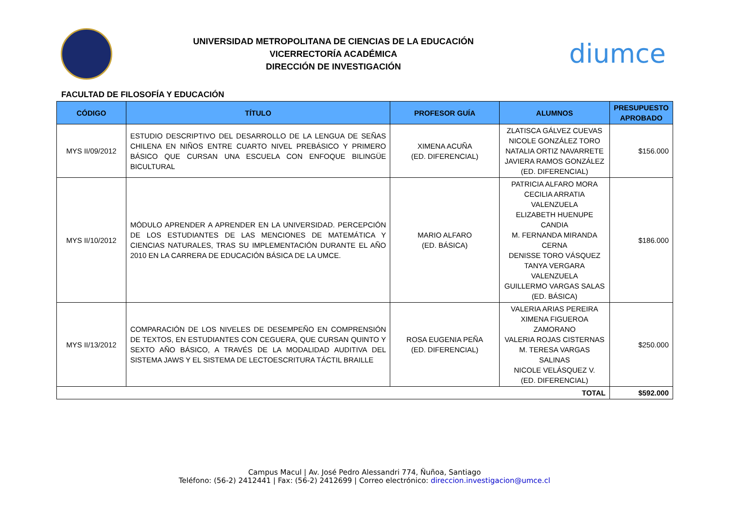UNIVERSIDAD METROPOLITANA DE CIENCIAS DE LA EDUCACIÓN
VICERRECTORÍA ACADÉMICA
DIRECCIÓN DE INVESTIGACIÓN
diumce
FACULTAD DE FILOSOFÍA Y EDUCACIÓN
| CÓDIGO | TÍTULO | PROFESOR GUÍA | ALUMNOS | PRESUPUESTO APROBADO |
| --- | --- | --- | --- | --- |
| MYS II/09/2012 | ESTUDIO DESCRIPTIVO DEL DESARROLLO DE LA LENGUA DE SEÑAS CHILENA EN NIÑOS ENTRE CUARTO NIVEL PREBÁSICO Y PRIMERO BÁSICO QUE CURSAN UNA ESCUELA CON ENFOQUE BILINGÜE BICULTURAL | XIMENA ACUÑA (ED. DIFERENCIAL) | ZLATISCA GÁLVEZ CUEVAS NICOLE GONZÁLEZ TORO NATALIA ORTIZ NAVARRETE JAVIERA RAMOS GONZÁLEZ (ED. DIFERENCIAL) | $156.000 |
| MYS II/10/2012 | MÓDULO APRENDER A APRENDER EN LA UNIVERSIDAD. PERCEPCIÓN DE LOS ESTUDIANTES DE LAS MENCIONES DE MATEMÁTICA Y CIENCIAS NATURALES, TRAS SU IMPLEMENTACIÓN DURANTE EL AÑO 2010 EN LA CARRERA DE EDUCACIÓN BÁSICA DE LA UMCE. | MARIO ALFARO (ED. BÁSICA) | PATRICIA ALFARO MORA CECILIA ARRATIA VALENZUELA ELIZABETH HUENUPE CANDIA M. FERNANDA MIRANDA CERNA DENISSE TORO VÁSQUEZ TANYA VERGARA VALENZUELA GUILLERMO VARGAS SALAS (ED. BÁSICA) | $186.000 |
| MYS II/13/2012 | COMPARACIÓN DE LOS NIVELES DE DESEMPEÑO EN COMPRENSIÓN DE TEXTOS, EN ESTUDIANTES CON CEGUERA, QUE CURSAN QUINTO Y SEXTO AÑO BÁSICO, A TRAVÉS DE LA MODALIDAD AUDITIVA DEL SISTEMA JAWS Y EL SISTEMA DE LECTOESCRITURA TÁCTIL BRAILLE | ROSA EUGENIA PEÑA (ED. DIFERENCIAL) | VALERIA ARIAS PEREIRA XIMENA FIGUEROA ZAMORANO VALERIA ROJAS CISTERNAS M. TERESA VARGAS SALINAS NICOLE VELÁSQUEZ V. (ED. DIFERENCIAL) | $250.000 |
| TOTAL | | | | $592.000 |
Campus Macul | Av. José Pedro Alessandri 774, Ñuñoa, Santiago
Teléfono: (56-2) 2412441 | Fax: (56-2) 2412699 | Correo electrónico: direccion.investigacion@umce.cl